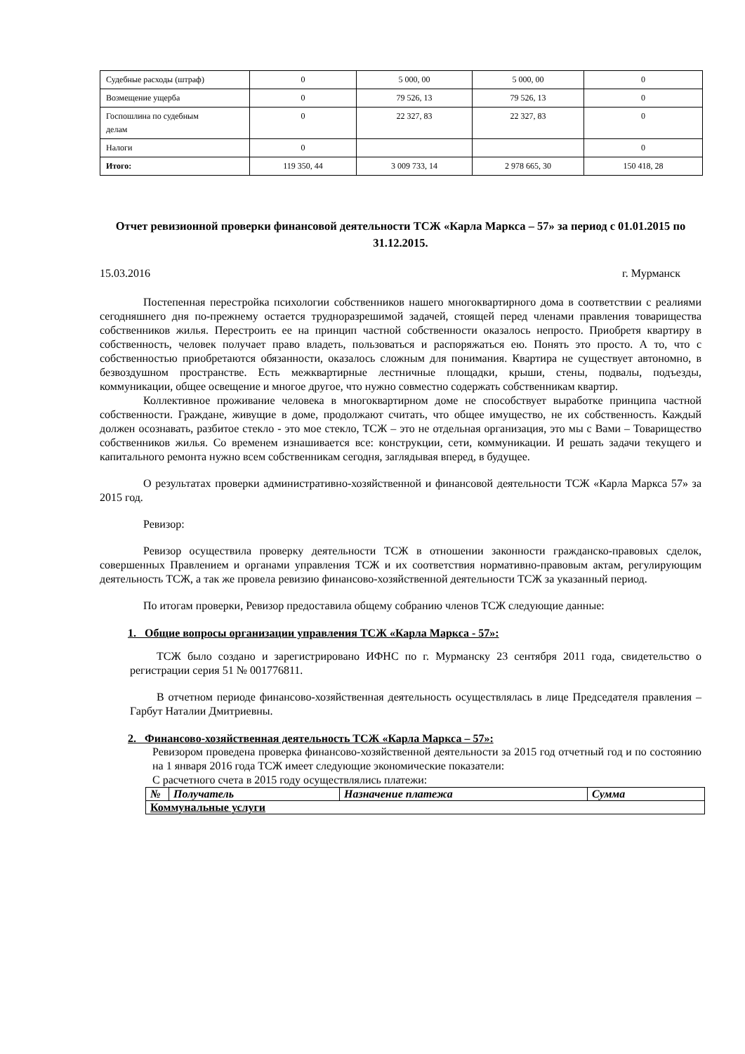| Судебные расходы (штраф) | 0 | 5 000, 00 | 5 000, 00 | 0 |
| Возмещение ущерба | 0 | 79 526, 13 | 79 526, 13 | 0 |
| Госпошлина по судебным делам | 0 | 22 327, 83 | 22 327, 83 | 0 |
| Налоги | 0 | | | 0 |
| Итого: | 119 350, 44 | 3 009 733, 14 | 2 978 665, 30 | 150 418, 28 |
Отчет ревизионной проверки финансовой деятельности ТСЖ «Карла Маркса – 57» за период с 01.01.2015 по 31.12.2015.
15.03.2016 г. Мурманск
Постепенная перестройка психологии собственников нашего многоквартирного дома в соответствии с реалиями сегодняшнего дня по-прежнему остается трудноразрешимой задачей, стоящей перед членами правления товарищества собственников жилья. Перестроить ее на принцип частной собственности оказалось непросто. Приобретя квартиру в собственность, человек получает право владеть, пользоваться и распоряжаться ею. Понять это просто. А то, что с собственностью приобретаются обязанности, оказалось сложным для понимания. Квартира не существует автономно, в безвоздушном пространстве. Есть межквартирные лестничные площадки, крыши, стены, подвалы, подъезды, коммуникации, общее освещение и многое другое, что нужно совместно содержать собственникам квартир.
Коллективное проживание человека в многоквартирном доме не способствует выработке принципа частной собственности. Граждане, живущие в доме, продолжают считать, что общее имущество, не их собственность. Каждый должен осознавать, разбитое стекло - это мое стекло, ТСЖ – это не отдельная организация, это мы с Вами – Товарищество собственников жилья. Со временем изнашивается все: конструкции, сети, коммуникации. И решать задачи текущего и капитального ремонта нужно всем собственникам сегодня, заглядывая вперед, в будущее.
О результатах проверки административно-хозяйственной и финансовой деятельности ТСЖ «Карла Маркса 57» за 2015 год.
Ревизор:
Ревизор осуществила проверку деятельности ТСЖ в отношении законности гражданско-правовых сделок, совершенных Правлением и органами управления ТСЖ и их соответствия нормативно-правовым актам, регулирующим деятельность ТСЖ, а так же провела ревизию финансово-хозяйственной деятельности ТСЖ за указанный период.
По итогам проверки, Ревизор предоставила общему собранию членов ТСЖ следующие данные:
1. Общие вопросы организации управления ТСЖ «Карла Маркса - 57»:
ТСЖ было создано и зарегистрировано ИФНС по г. Мурманску 23 сентября 2011 года, свидетельство о регистрации серия 51 № 001776811.
В отчетном периоде финансово-хозяйственная деятельность осуществлялась в лице Председателя правления – Гарбут Наталии Дмитриевны.
2. Финансово-хозяйственная деятельность ТСЖ «Карла Маркса – 57»:
Ревизором проведена проверка финансово-хозяйственной деятельности за 2015 год отчетный год и по состоянию на 1 января 2016 года ТСЖ имеет следующие экономические показатели:
С расчетного счета в 2015 году осуществлялись платежи:
| № | Получатель | Назначение платежа | Сумма |
| --- | --- | --- | --- |
| Коммунальные услуги | | | |